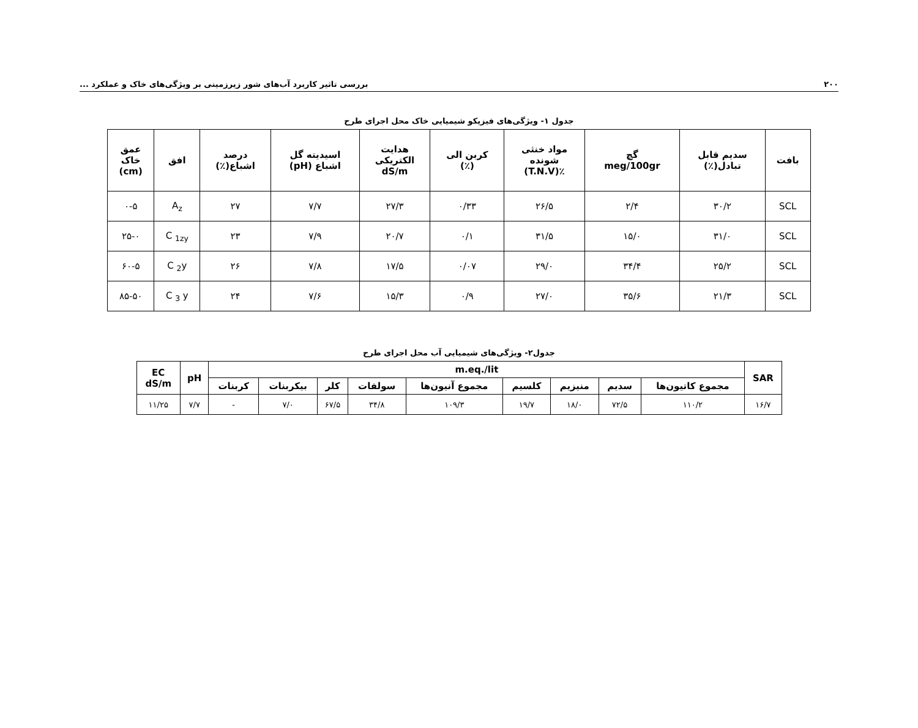۲۰۰ بررسی تاثیر کاربرد آب‌های شور زیرزمینی بر ویژگی‌های خاک و عملکرد ...
جدول ۱- ویژگی‌های فیزیکو شیمیایی خاک محل اجرای طرح
| بافت | سدیم قابل تبادل(٪) | گچ meg/100gr | مواد خنثی شونده ٪(T.N.V) | کربن الی (٪) | هدایت الکتریکی dS/m | اسیدیته گل اشباع (pH) | درصد اشباع(٪) | افق | عمق خاک (cm) |
| --- | --- | --- | --- | --- | --- | --- | --- | --- | --- |
| SCL | ۳۰/۲ | ۲/۴ | ۲۶/۵ | ۰/۳۳ | ۲۷/۳ | ۷/۷ | ۲۷ | A<sub>z</sub> | ۰-۵ |
| SCL | ۳۱/۰ | ۱۵/۰ | ۳۱/۵ | ۰/۱ | ۲۰/۷ | ۷/۹ | ۲۳ | C <sub>1zy</sub> | ۲۵-۰ |
| SCL | ۲۵/۲ | ۳۴/۴ | ۲۹/۰ | ۰/۰۷ | ۱۷/۵ | ۷/۸ | ۲۶ | C <sub>2</sub>y | ۶۰-۵ |
| SCL | ۲۱/۳ | ۳۵/۶ | ۲۷/۰ | ۰/۹ | ۱۵/۳ | ۷/۶ | ۲۴ | C <sub>3</sub> y | ۸۵-۵۰ |
جدول۲- ویژگی‌های شیمیایی آب محل اجرای طرح
| SAR | m.eq./lit | | | | | | | | | pH | EC dS/m |
| --- | --- | --- | --- | --- | --- | --- | --- | --- | --- | --- | --- |
| | مجموع کاتیون‌ها | سدیم | منیزیم | کلسیم | مجموع آنیون‌ها | سولفات | کلر | بیکربنات | کربنات | | |
| ۱۶/۷ | ۱۱۰/۲ | ۷۲/۵ | ۱۸/۰ | ۱۹/۷ | ۱۰۹/۳ | ۳۴/۸ | ۶۷/۵ | ۷/۰ | - | ۷/۷ | ۱۱/۲۵ |